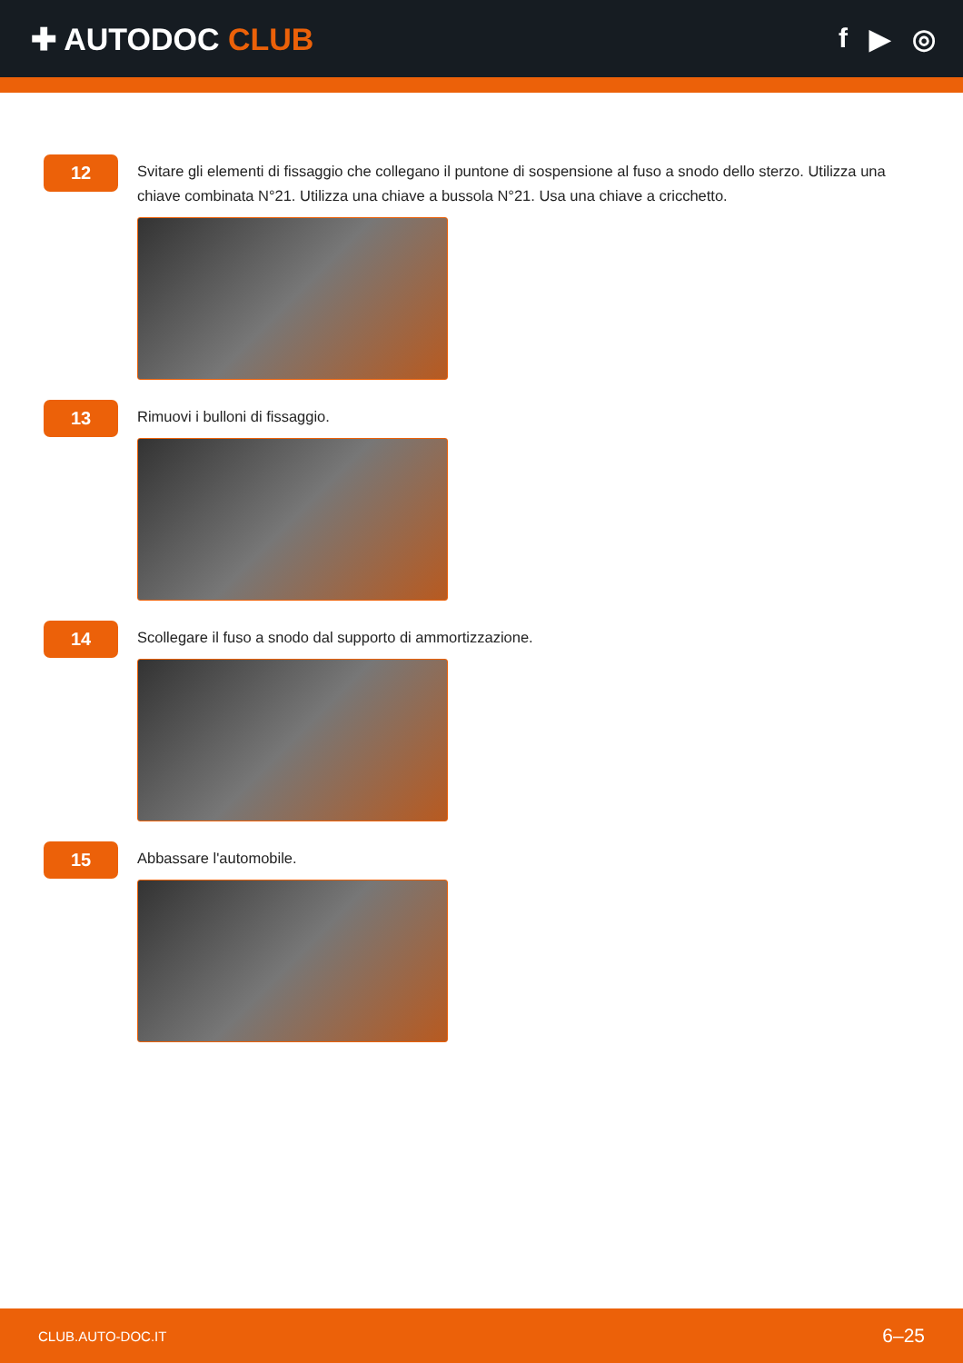✚ AUTODOC CLUB f ▶ ◎
12
Svitare gli elementi di fissaggio che collegano il puntone di sospensione al fuso a snodo dello sterzo. Utilizza una chiave combinata N°21. Utilizza una chiave a bussola N°21. Usa una chiave a cricchetto.
13
Rimuovi i bulloni di fissaggio.
14
Scollegare il fuso a snodo dal supporto di ammortizzazione.
15
Abbassare l'automobile.
CLUB.AUTO-DOC.IT 6–25